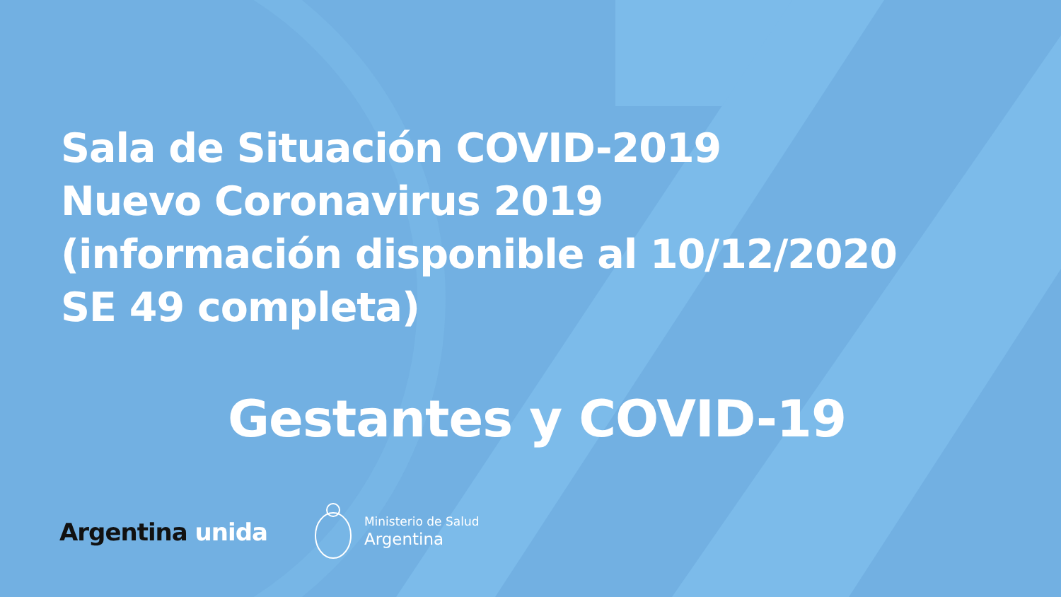Sala de Situación COVID-2019
Nuevo Coronavirus 2019
(información disponible al 10/12/2020
SE 49 completa)
Gestantes y COVID-19
Argentina unida
Ministerio de Salud
Argentina